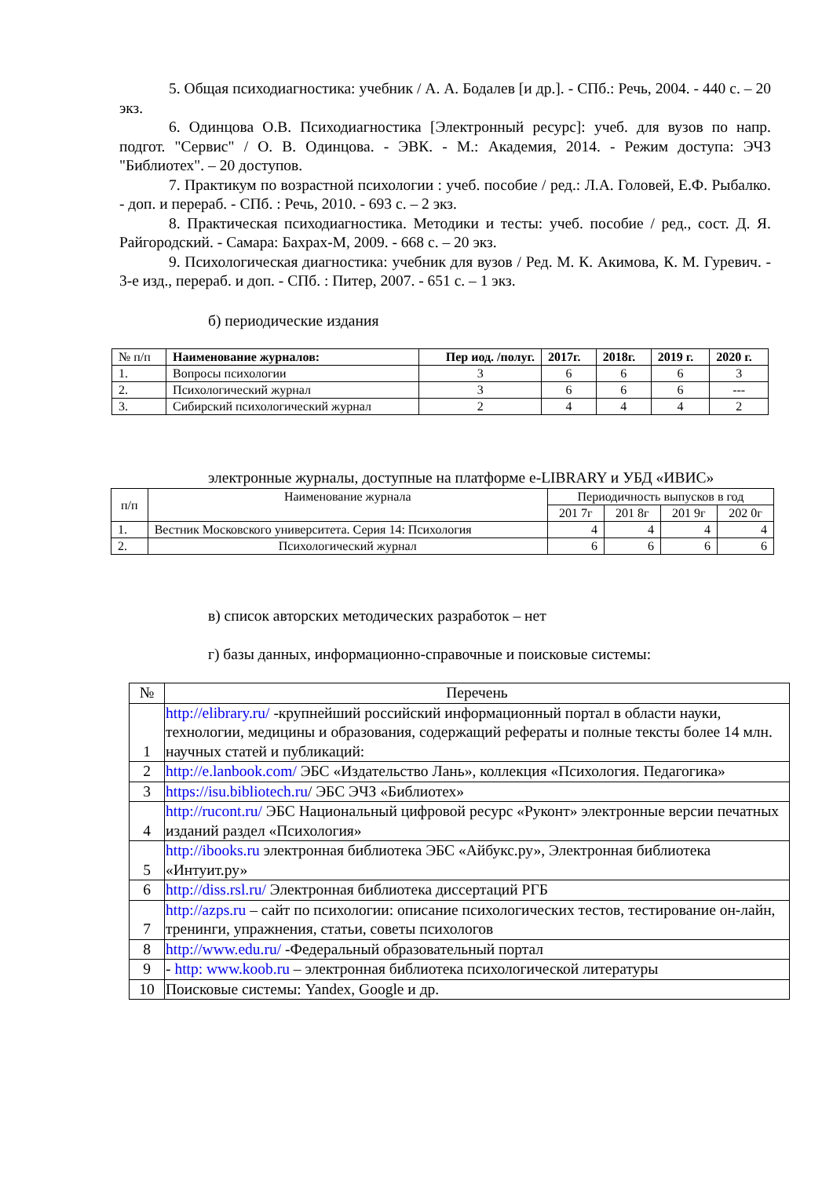5. Общая психодиагностика: учебник / А. А. Бодалев [и др.]. - СПб.: Речь, 2004. - 440 с. – 20 экз.
6. Одинцова О.В. Психодиагностика [Электронный ресурс]: учеб. для вузов по напр. подгот. "Сервис" / О. В. Одинцова. - ЭВК. - М.: Академия, 2014. - Режим доступа: ЭЧЗ "Библиотех". – 20 доступов.
7. Практикум по возрастной психологии : учеб. пособие / ред.: Л.А. Головей, Е.Ф. Рыбалко. - доп. и перераб. - СПб. : Речь, 2010. - 693 с. – 2 экз.
8. Практическая психодиагностика. Методики и тесты: учеб. пособие / ред., сост. Д. Я. Райгородский. - Самара: Бахрах-М, 2009. - 668 с. – 20 экз.
9. Психологическая диагностика: учебник для вузов / Ред. М. К. Акимова, К. М. Гуревич. - 3-е изд., перераб. и доп. - СПб. : Питер, 2007. - 651 с. – 1 экз.
б) периодические издания
| № п/п | Наименование журналов: | Пер иод. /полуг. | 2017г. | 2018г. | 2019 г. | 2020 г. |
| --- | --- | --- | --- | --- | --- | --- |
| 1. | Вопросы психологии | 3 | 6 | 6 | 6 | 3 |
| 2. | Психологический журнал | 3 | 6 | 6 | 6 | --- |
| 3. | Сибирский психологический журнал | 2 | 4 | 4 | 4 | 2 |
электронные журналы, доступные на платформе e-LIBRARY и УБД «ИВИС»
| п/п | Наименование журнала | Периодичность выпусков в год | | | |
| | | 201 7г | 201 8г | 201 9г | 202 0г |
| 1. | Вестник Московского университета. Серия 14: Психология | 4 | 4 | 4 | 4 |
| 2. | Психологический журнал | 6 | 6 | 6 | 6 |
в) список авторских методических разработок – нет
г) базы данных, информационно-справочные и поисковые системы:
| № | Перечень |
| 1 | http://elibrary.ru/ -крупнейший российский информационный портал в области науки, технологии, медицины и образования, содержащий рефераты и полные тексты более 14 млн. научных статей и публикаций: |
| 2 | http://e.lanbook.com/ ЭБС «Издательство Лань», коллекция «Психология. Педагогика» |
| 3 | https://isu.bibliotech.ru / ЭБС ЭЧЗ «Библиотех» |
| 4 | http://rucont.ru/ ЭБС Национальный цифровой ресурс «Руконт» электронные версии печатных изданий раздел «Психология» |
| 5 | http://ibooks.ru электронная библиотека ЭБС «Айбукс.ру», Электронная библиотека «Интуит.ру» |
| 6 | http://diss.rsl.ru/ Электронная библиотека диссертаций РГБ |
| 7 | http://azps.ru – сайт по психологии: описание психологических тестов, тестирование он-лайн, тренинги, упражнения, статьи, советы психологов |
| 8 | http://www.edu.ru/ -Федеральный образовательный портал |
| 9 | - http: www.koob.ru – электронная библиотека психологической литературы |
| 10 | Поисковые системы: Yandex, Google и др. |